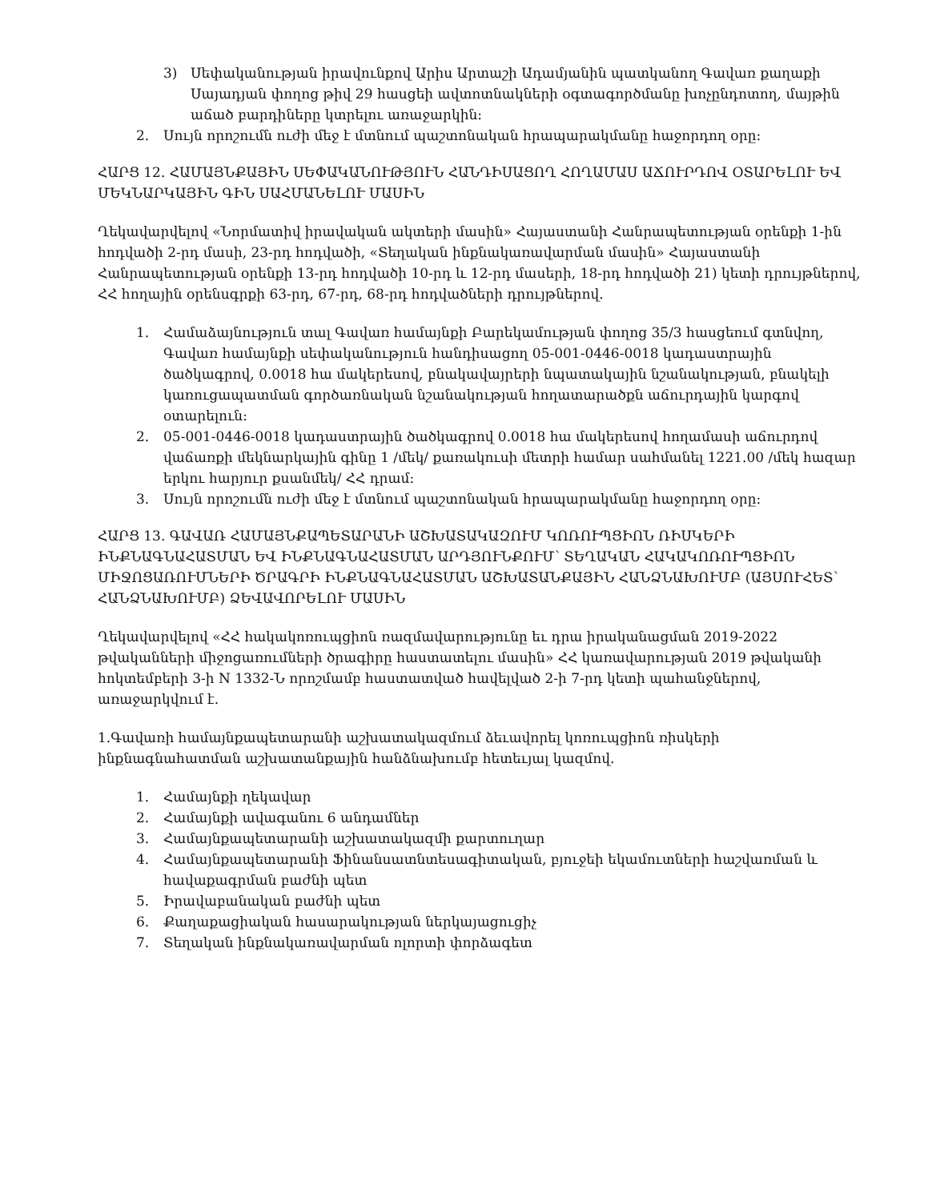3) Սեփականության իրավունքով Արիս Արտաշի Ադամյանին պատկանող Գավառ քաղաքի Սայադյան փողոց թիվ 29 հասցեի ավտոտնակների օգտագործմանը խոչընդոտող, մայթին աճած բարդիները կտրելու առաջարկին:
2. Սույն որոշումն ուժի մեջ է մտնում պաշտոնական հրապարակմանը հաջորդող օրը:
ՀԱՐՑ 12. ՀԱՄԱՅՆՔԱՅԻՆ ՍԵՓԱԿԱՆՈՒԹՅՈՒՆ ՀԱՆԴԻՍԱՑՈՂ ՀՈՂԱՄԱՍ ԱՃՈՒՐԴՈՎ ՕՏԱՐԵԼՈՒ ԵՎ ՄԵԿՆԱՐԿԱՅԻՆ ԳԻՆ ՍԱՀՄԱՆԵԼՈՒ ՄԱՍԻՆ
Ղեկավարվելով «Նորմատիվ իրավական ակտերի մասին» Հայաստանի Հանրապետության օրենքի 1-ին հոդվածի 2-րդ մասի, 23-րդ հոդվածի, «Տեղական ինքնակառավարման մասին» Հայաստանի Հանրապետության օրենքի 13-րդ հոդվածի 10-րդ և 12-րդ մասերի, 18-րդ հոդվածի 21) կետի դրույթներով, ՀՀ հողային օրենսգրքի 63-րդ, 67-րդ, 68-րդ հոդվածների դրույթներով.
1. Համաձայնություն տալ Գավառ համայնքի Բարեկամության փողոց 35/3 հասցեում գտնվող, Գավառ համայնքի սեփականություն հանդիսացող 05-001-0446-0018 կադաստրային ծածկագրով, 0.0018 հա մակերեսով, բնակավայրերի նպատակային նշանակության, բնակելի կառուցապատման գործառնական նշանակության հողատարածքն աճուրդային կարգով օտարելուն:
2. 05-001-0446-0018 կադաստրային ծածկագրով 0.0018 հա մակերեսով հողամասի աճուրդով վաճառքի մեկնարկային գինը 1 /մեկ/ քառակուսի մետրի համար սահմանել 1221.00 /մեկ հազար երկու հարյուր քսանմեկ/ ՀՀ դրամ:
3. Սույն որոշումն ուժի մեջ է մտնում պաշտոնական հրապարակմանը հաջորդող օրը:
ՀԱՐՑ 13. ԳԱՎԱՌ ՀԱՄԱՅՆՔԱՊԵՏԱՐԱՆԻ ԱՇԽԱՏԱԿԱԶՈՒՄ ԿՈՌՈՒՊՑԻՈՆ ՌԻՍԿԵՐԻ ԻՆՔՆԱԳՆԱՀԱՏՄԱՆ ԵՎ ԻՆՔՆԱԳՆԱՀԱՏՄԱՆ ԱՐԴՅՈՒՆՔՈՒՄ՝ ՏԵՂԱԿԱՆ ՀԱԿԱԿՈՌՈՒՊՑԻՈՆ ՄԻՋՈՑԱՌՈՒՄՆԵՐԻ ԾՐԱԳՐԻ ԻՆՔՆԱԳՆԱՀԱՏՄԱՆ ԱՇԽԱՏԱՆՔԱՅԻՆ ՀԱՆՁՆԱԽՈՒՄԲ (ԱՅՍՈՒՀԵՏ՝ ՀԱՆՁՆԱԽՈՒՄԲ) ՁԵՎԱՎՈՐԵԼՈՒ ՄԱՍԻՆ
Ղեկավարվելով «ՀՀ հակակոռուպցիոն ռազմավարությունը եւ դրա իրականացման 2019-2022 թվականների միջոցառումների ծրագիրը հաստատելու մասին» ՀՀ կառավարության 2019 թվականի հոկտեմբերի 3-ի N 1332-Ն որոշմամբ հաստատված հավելված 2-ի 7-րդ կետի պահանջներով, առաջարկվում է.
1.Գավառի համայնքապետարանի աշխատակազմում ձեւավորել կոռուպցիոն ռիսկերի ինքնագնահատման աշխատանքային հանձնախումբ հետեւյալ կազմով.
1. Համայնքի ղեկավար
2. Համայնքի ավագանու 6 անդամներ
3. Համայնքապետարանի աշխատակազմի քարտուղար
4. Համայնքապետարանի Ֆինանսատնտեսագիտական, բյուջեի եկամուտների հաշվառման և հավաքագրման բաժնի պետ
5. Իրավաբանական բաժնի պետ
6. Քաղաքացիական հասարակության ներկայացուցիչ
7. Տեղական ինքնակառավարման ոլորտի փորձագետ